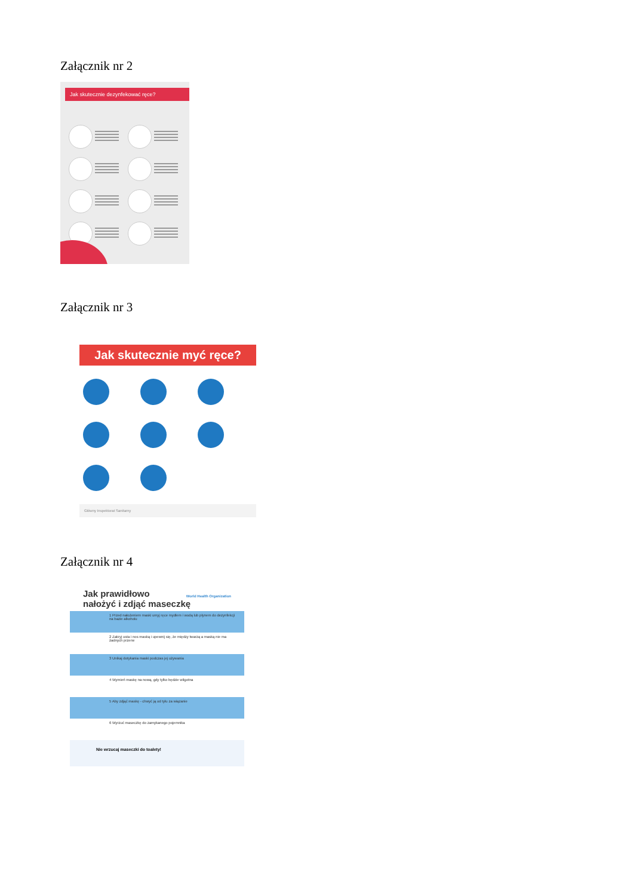Załącznik nr 2
Jak skutecznie dezynfekować ręce?
Załącznik nr 3
Jak skutecznie myć ręce?
Główny Inspektorat Sanitarny
Załącznik nr 4
World Health Organization Jak prawidłowo
nałożyć i zdjąć maseczkę
1 Przed nałożeniem maski umyj ręce mydłem i wodą lub płynem do dezynfekcji na bazie alkoholu
2 Zakryj usta i nos maską i upewnij się, że między twarzą a maską nie ma żadnych przerw
3 Unikaj dotykania maski podczas jej używania
4 Wymień maskę na nową, gdy tylko będzie wilgotna
5 Aby zdjąć maskę - chwyć ją od tyłu za wiązanie
6 Wyrzuć maseczkę do zamykanego pojemnika
Nie wrzucaj maseczki do toalety!